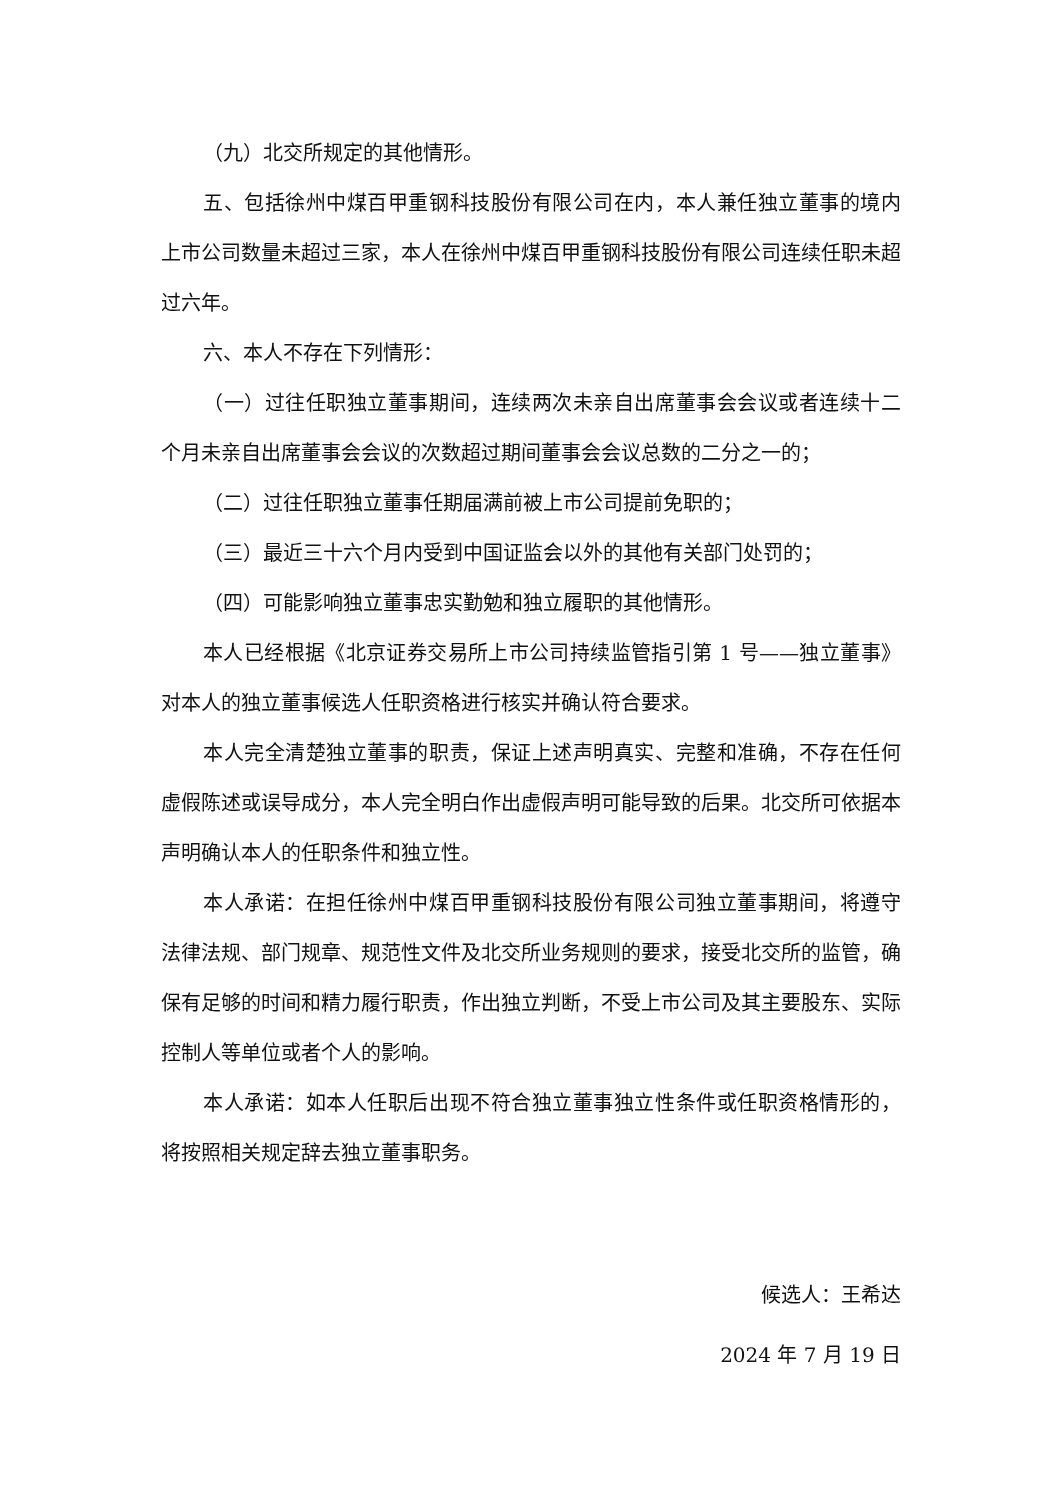（九）北交所规定的其他情形。
五、包括徐州中煤百甲重钢科技股份有限公司在内，本人兼任独立董事的境内上市公司数量未超过三家，本人在徐州中煤百甲重钢科技股份有限公司连续任职未超过六年。
六、本人不存在下列情形：
（一）过往任职独立董事期间，连续两次未亲自出席董事会会议或者连续十二个月未亲自出席董事会会议的次数超过期间董事会会议总数的二分之一的；
（二）过往任职独立董事任期届满前被上市公司提前免职的；
（三）最近三十六个月内受到中国证监会以外的其他有关部门处罚的；
（四）可能影响独立董事忠实勤勉和独立履职的其他情形。
本人已经根据《北京证券交易所上市公司持续监管指引第 1 号——独立董事》对本人的独立董事候选人任职资格进行核实并确认符合要求。
本人完全清楚独立董事的职责，保证上述声明真实、完整和准确，不存在任何虚假陈述或误导成分，本人完全明白作出虚假声明可能导致的后果。北交所可依据本声明确认本人的任职条件和独立性。
本人承诺：在担任徐州中煤百甲重钢科技股份有限公司独立董事期间，将遵守法律法规、部门规章、规范性文件及北交所业务规则的要求，接受北交所的监管，确保有足够的时间和精力履行职责，作出独立判断，不受上市公司及其主要股东、实际控制人等单位或者个人的影响。
本人承诺：如本人任职后出现不符合独立董事独立性条件或任职资格情形的，将按照相关规定辞去独立董事职务。
候选人：王希达
2024 年 7 月 19 日